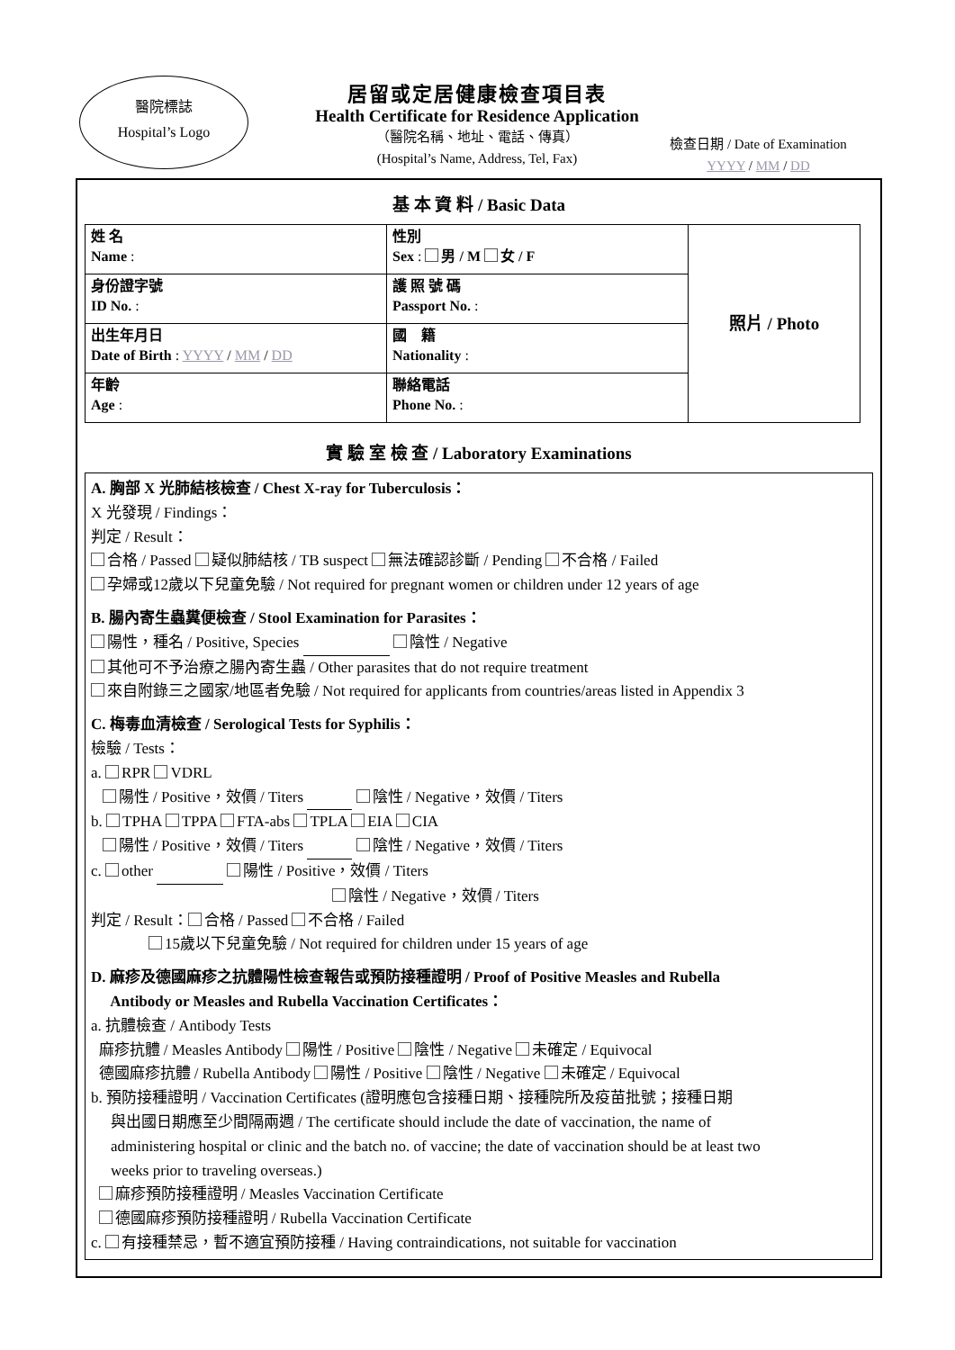醫院標誌
Hospital’s Logo
居留或定居健康檢查項目表
Health Certificate for Residence Application
（醫院名稱、地址、電話、傳真）
(Hospital’s Name, Address, Tel, Fax)
檢查日期 / Date of Examination
YYYY / MM / DD
基 本 資 料 / Basic Data
| 姓 名 Name : | 性別 Sex : 男 / M 女 / F | 照片 / Photo |
| 身份證字號 ID No. : | 護 照 號 碼 Passport No. : | |
| 出生年月日 Date of Birth : YYYY / MM / DD | 國 籍 Nationality : | |
| 年齡 Age : | 聯絡電話 Phone No. : | |
實 驗 室 檢 查 / Laboratory Examinations
A. 胸部 X 光肺結核檢查 / Chest X-ray for Tuberculosis：
X 光發現 / Findings：
判定 / Result：
合格 / Passed 疑似肺結核 / TB suspect 無法確認診斷 / Pending 不合格 / Failed
孕婦或12歲以下兒童免驗 / Not required for pregnant women or children under 12 years of age
B. 腸內寄生蟲糞便檢查 / Stool Examination for Parasites：
陽性，種名 / Positive, Species 陰性 / Negative
其他可不予治療之腸內寄生蟲 / Other parasites that do not require treatment
來自附錄三之國家/地區者免驗 / Not required for applicants from countries/areas listed in Appendix 3
C. 梅毒血清檢查 / Serological Tests for Syphilis：
檢驗 / Tests：
a. RPR VDRL
陽性 / Positive，效價 / Titers 陰性 / Negative，效價 / Titers
b. TPHA TPPA FTA-abs TPLA EIA CIA
陽性 / Positive，效價 / Titers 陰性 / Negative，效價 / Titers
c. other 陽性 / Positive，效價 / Titers
陰性 / Negative，效價 / Titers
判定 / Result： 合格 / Passed 不合格 / Failed
15歲以下兒童免驗 / Not required for children under 15 years of age
D. 麻疹及德國麻疹之抗體陽性檢查報告或預防接種證明 / Proof of Positive Measles and Rubella
Antibody or Measles and Rubella Vaccination Certificates：
a. 抗體檢查 / Antibody Tests
麻疹抗體 / Measles Antibody 陽性 / Positive 陰性 / Negative 未確定 / Equivocal
德國麻疹抗體 / Rubella Antibody 陽性 / Positive 陰性 / Negative 未確定 / Equivocal
b. 預防接種證明 / Vaccination Certificates (證明應包含接種日期、接種院所及疫苗批號；接種日期
與出國日期應至少間隔兩週 / The certificate should include the date of vaccination, the name of
administering hospital or clinic and the batch no. of vaccine; the date of vaccination should be at least two
weeks prior to traveling overseas.)
麻疹預防接種證明 / Measles Vaccination Certificate
德國麻疹預防接種證明 / Rubella Vaccination Certificate
c. 有接種禁忌，暫不適宜預防接種 / Having contraindications, not suitable for vaccination